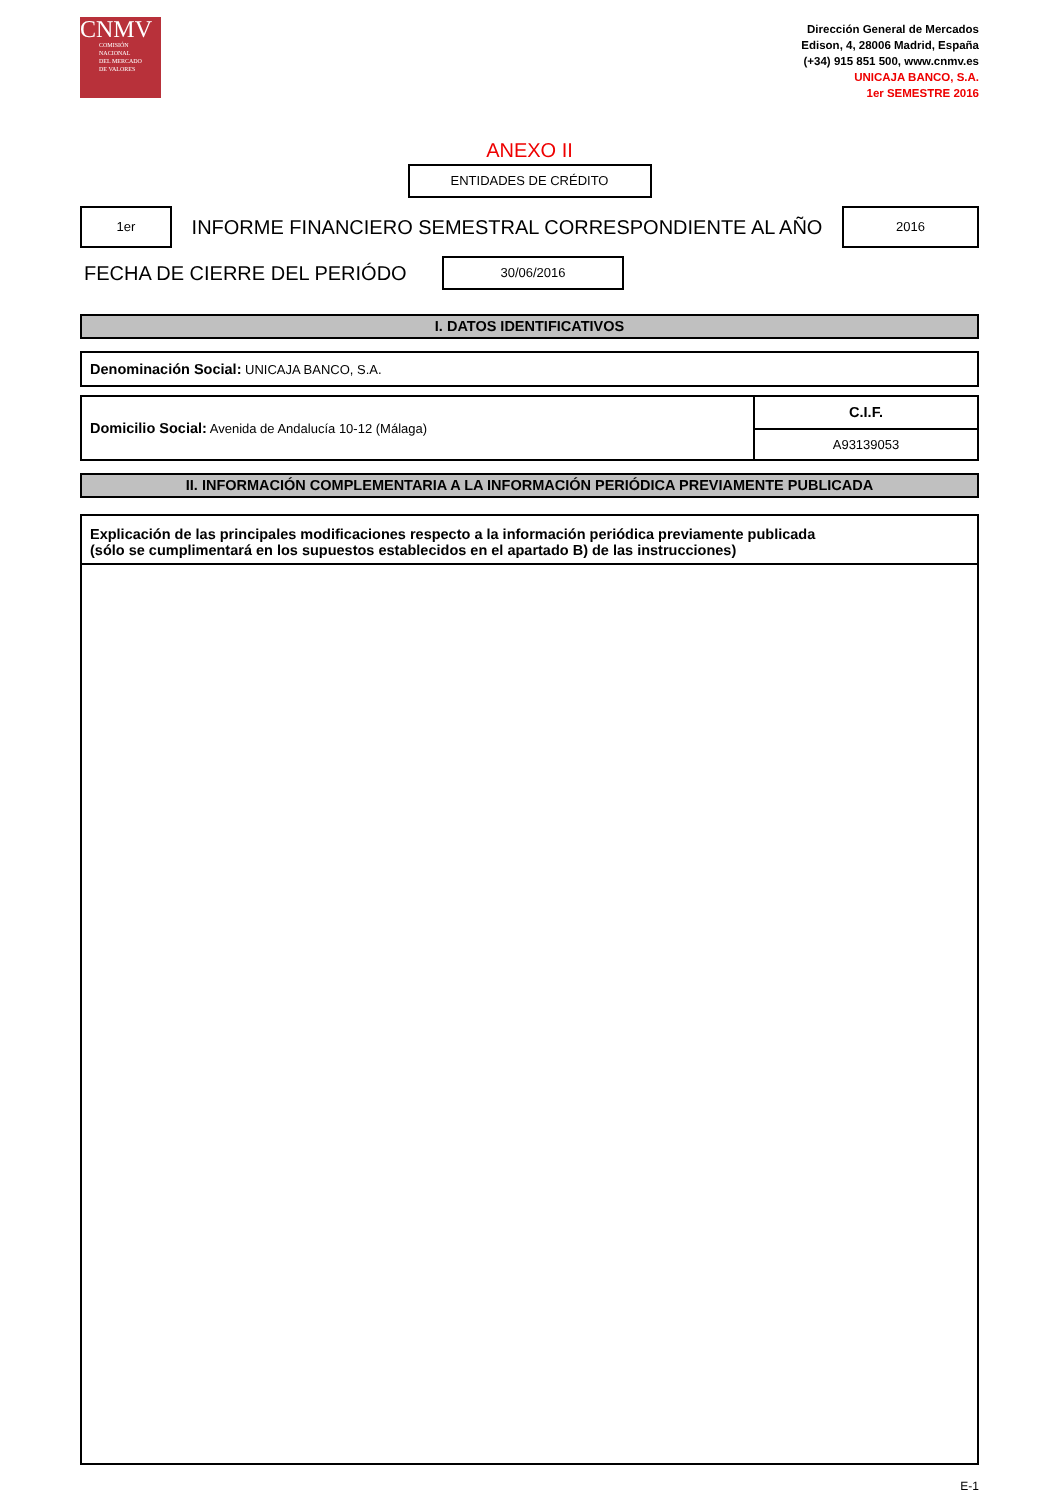CNMV
COMISIÓN
NACIONAL
DEL MERCADO
DE VALORES
Dirección General de Mercados
Edison, 4, 28006 Madrid, España
(+34) 915 851 500, www.cnmv.es
UNICAJA BANCO, S.A.
1er SEMESTRE 2016
ANEXO II
ENTIDADES DE CRÉDITO
1er
INFORME FINANCIERO SEMESTRAL CORRESPONDIENTE AL AÑO
2016
FECHA DE CIERRE DEL PERIÓDO
30/06/2016
I. DATOS IDENTIFICATIVOS
Denominación Social: UNICAJA BANCO, S.A.
Domicilio Social: Avenida de Andalucía 10-12 (Málaga)
C.I.F.
A93139053
II. INFORMACIÓN COMPLEMENTARIA A LA INFORMACIÓN PERIÓDICA PREVIAMENTE PUBLICADA
Explicación de las principales modificaciones respecto a la información periódica previamente publicada
(sólo se cumplimentará en los supuestos establecidos en el apartado B) de las instrucciones)
E-1